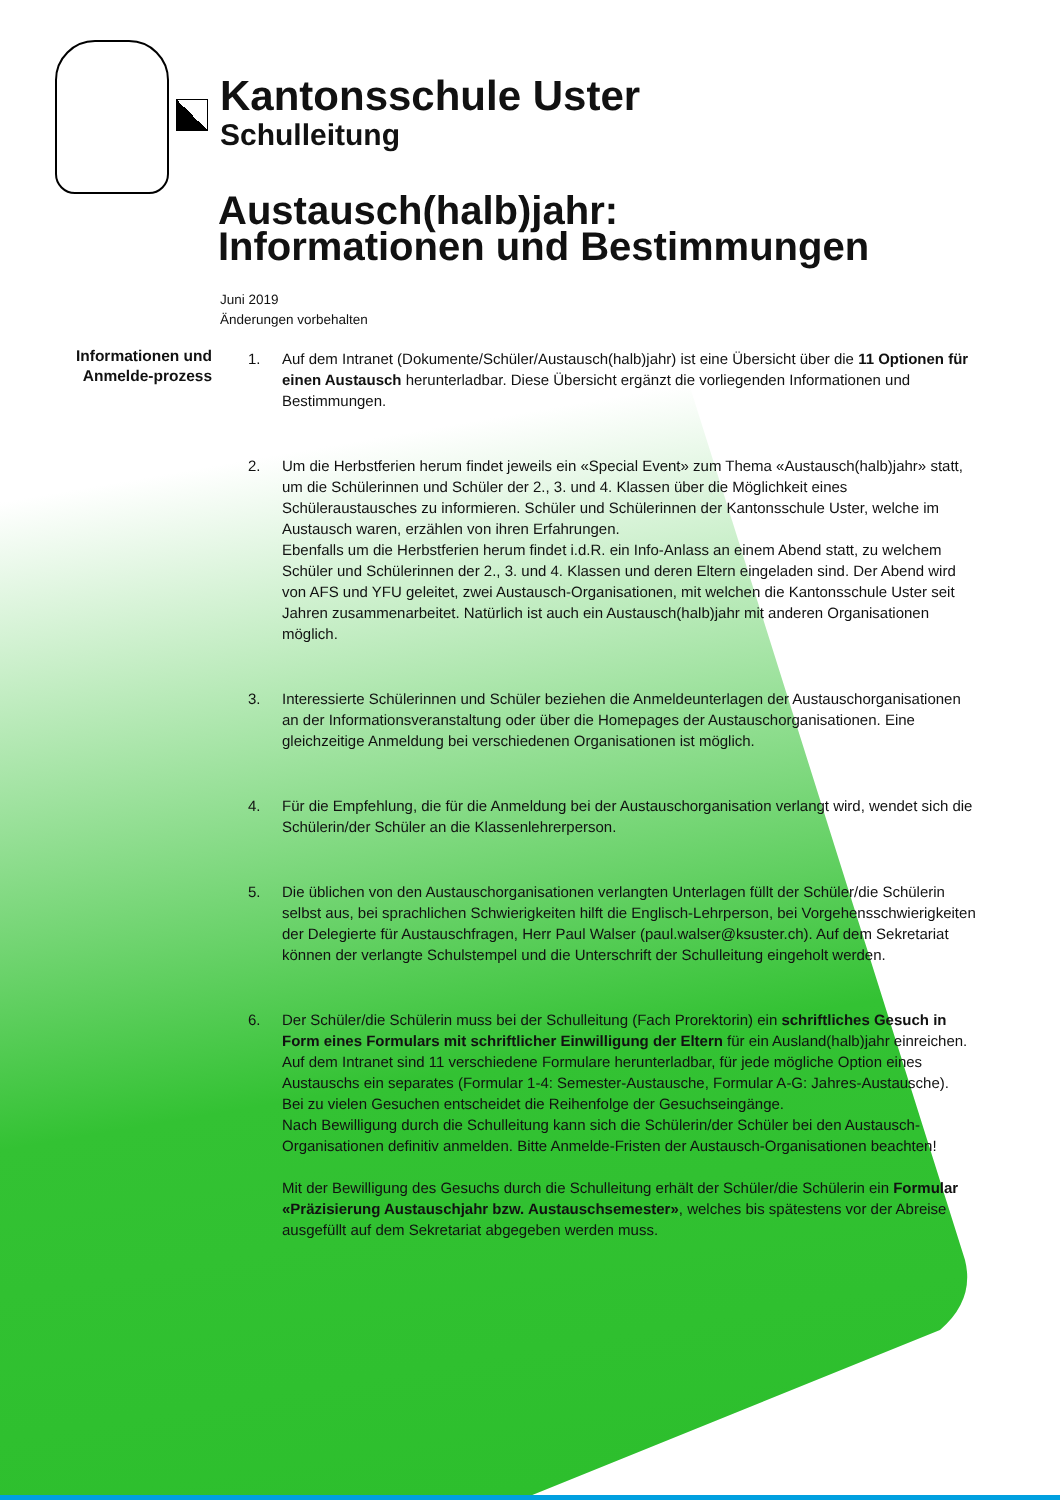Kantonsschule Uster
Schulleitung
Austausch(halb)jahr:
Informationen und Bestimmungen
Juni 2019
Änderungen vorbehalten
Informationen und Anmelde-prozess
1. Auf dem Intranet (Dokumente/Schüler/Austausch(halb)jahr) ist eine Übersicht über die 11 Optionen für einen Austausch herunterladbar. Diese Übersicht ergänzt die vorliegenden Informationen und Bestimmungen.
2. Um die Herbstferien herum findet jeweils ein «Special Event» zum Thema «Austausch(halb)jahr» statt, um die Schülerinnen und Schüler der 2., 3. und 4. Klassen über die Möglichkeit eines Schüleraustausches zu informieren. Schüler und Schülerinnen der Kantonsschule Uster, welche im Austausch waren, erzählen von ihren Erfahrungen.
Ebenfalls um die Herbstferien herum findet i.d.R. ein Info-Anlass an einem Abend statt, zu welchem Schüler und Schülerinnen der 2., 3. und 4. Klassen und deren Eltern eingeladen sind. Der Abend wird von AFS und YFU geleitet, zwei Austausch-Organisationen, mit welchen die Kantonsschule Uster seit Jahren zusammenarbeitet. Natürlich ist auch ein Austausch(halb)jahr mit anderen Organisationen möglich.
3. Interessierte Schülerinnen und Schüler beziehen die Anmeldeunterlagen der Austauschorganisationen an der Informationsveranstaltung oder über die Homepages der Austauschorganisationen. Eine gleichzeitige Anmeldung bei verschiedenen Organisationen ist möglich.
4. Für die Empfehlung, die für die Anmeldung bei der Austauschorganisation verlangt wird, wendet sich die Schülerin/der Schüler an die Klassenlehrerperson.
5. Die üblichen von den Austauschorganisationen verlangten Unterlagen füllt der Schüler/die Schülerin selbst aus, bei sprachlichen Schwierigkeiten hilft die Englisch-Lehrperson, bei Vorgehensschwierigkeiten der Delegierte für Austauschfragen, Herr Paul Walser (paul.walser@ksuster.ch). Auf dem Sekretariat können der verlangte Schulstempel und die Unterschrift der Schulleitung eingeholt werden.
6. Der Schüler/die Schülerin muss bei der Schulleitung (Fach Prorektorin) ein schriftliches Gesuch in Form eines Formulars mit schriftlicher Einwilligung der Eltern für ein Ausland(halb)jahr einreichen. Auf dem Intranet sind 11 verschiedene Formulare herunterladbar, für jede mögliche Option eines Austauschs ein separates (Formular 1-4: Semester-Austausche, Formular A-G: Jahres-Austausche).
Bei zu vielen Gesuchen entscheidet die Reihenfolge der Gesuchseingänge.
Nach Bewilligung durch die Schulleitung kann sich die Schülerin/der Schüler bei den Austausch-Organisationen definitiv anmelden. Bitte Anmelde-Fristen der Austausch-Organisationen beachten!
Mit der Bewilligung des Gesuchs durch die Schulleitung erhält der Schüler/die Schülerin ein Formular «Präzisierung Austauschjahr bzw. Austauschsemester», welches bis spätestens vor der Abreise ausgefüllt auf dem Sekretariat abgegeben werden muss.